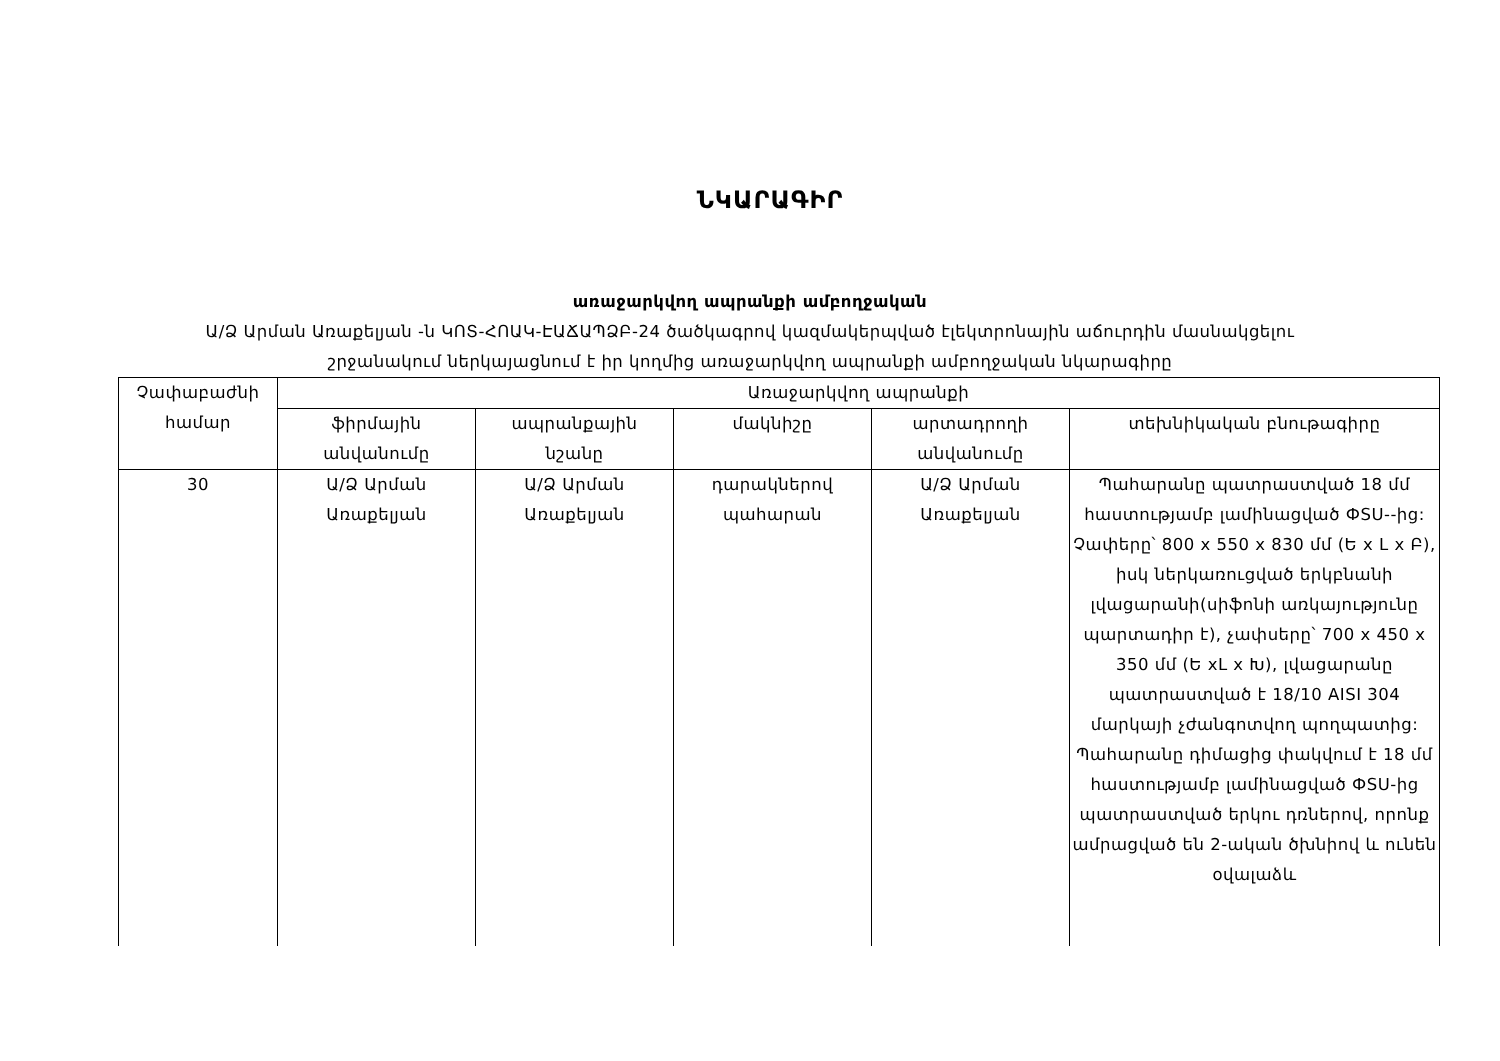ՆԿԱՐԱԳԻՐ
առաջարկվող ապրանքի ամբողջական
Ա/Ձ Արման Առաքելյան -ն ԿՈՏ-ՀՈԱԿ-ԷԱՃԱՊՁԲ-24 ծածկագրով կազմակերպված էլեկտրոնային աճուրդին մասնակցելու
շրջանակում ներկայացնում է իր կողմից առաջարկվող ապրանքի ամբողջական նկարագիրը
| Չափաբաժնի համար | Առաջարկվող ապրանքի | | | | |
| --- | --- | --- | --- | --- | --- |
| | ֆիրմային անվանումը | ապրանքային նշանը | մակնիշը | արտադրողի անվանումը | տեխնիկական բնութագիրը |
| 30 | Ա/Ձ Արման Առաքելյան | Ա/Ձ Արման Առաքելյան | դարակներով պահարան | Ա/Ձ Արման Առաքելյան | Պահարանը պատրաստված 18 մմ հաստությամբ լամինացված ФSU--ից: Չափերը՝ 800 x 550 x 830 մմ (Ե x L x Բ), իսկ ներկառուցված երկբնանի լվացարանի(սիֆոնի առկայությունը պարտադիր է), չափսերը՝ 700 x 450 x 350 մմ (Ե xL x Խ), լվացարանը պատրաստված է 18/10 AISI 304 մարկայի չժանգոտվող պողպատից: Պահարանը դիմացից փակվում է 18 մմ հաստությամբ լամինացված ФSU-ից պատրաստված երկու դռներով, որոնք ամրացված են 2-ական ծխնիով և ունեն օվալաձև |